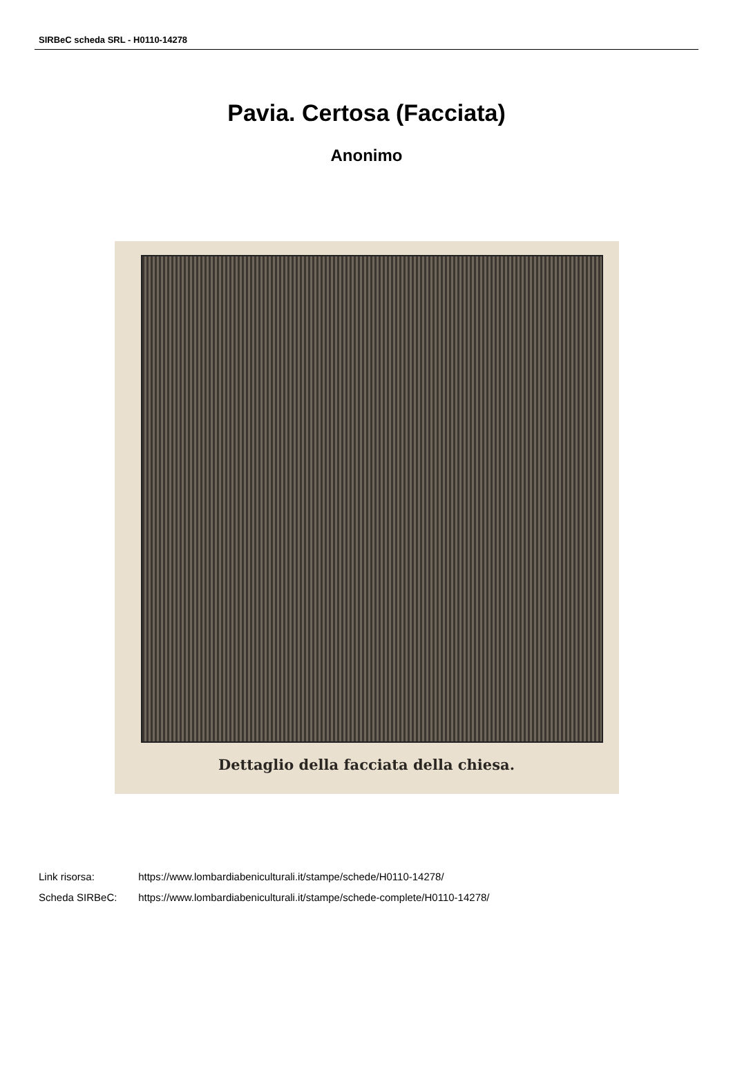SIRBeC scheda SRL - H0110-14278
Pavia. Certosa (Facciata)
Anonimo
Dettaglio della facciata della chiesa.
Link risorsa: https://www.lombardiabeniculturali.it/stampe/schede/H0110-14278/
Scheda SIRBeC: https://www.lombardiabeniculturali.it/stampe/schede-complete/H0110-14278/